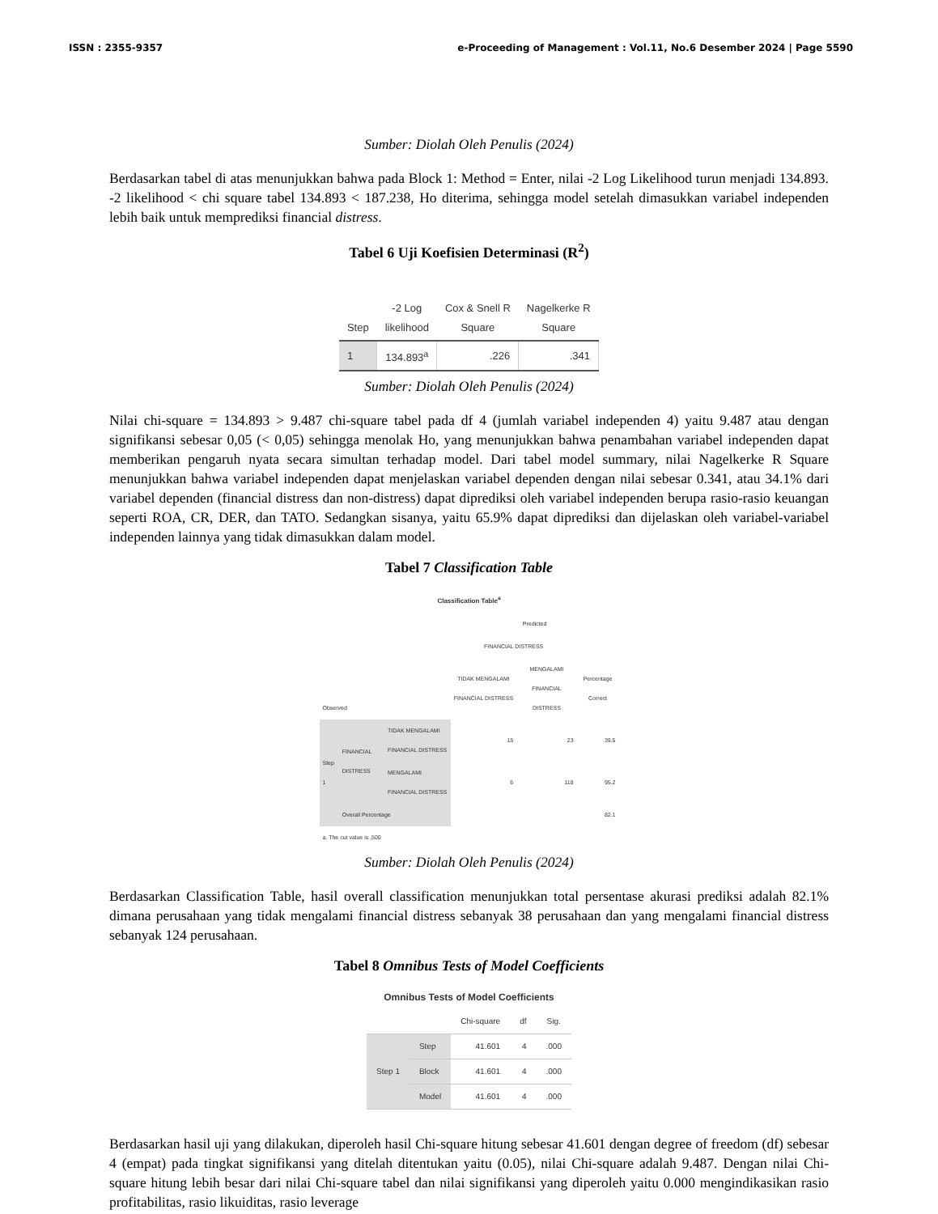ISSN : 2355-9357 e-Proceeding of Management : Vol.11, No.6 Desember 2024 | Page 5590
Sumber: Diolah Oleh Penulis (2024)
Berdasarkan tabel di atas menunjukkan bahwa pada Block 1: Method = Enter, nilai -2 Log Likelihood turun menjadi 134.893. -2 likelihood < chi square tabel 134.893 < 187.238, Ho diterima, sehingga model setelah dimasukkan variabel independen lebih baik untuk memprediksi financial distress.
Tabel 6 Uji Koefisien Determinasi (R<sup>2</sup>)
| Step | -2 Log likelihood | Cox & Snell R Square | Nagelkerke R Square |
| --- | --- | --- | --- |
| 1 | 134.893<sup>a</sup> | .226 | .341 |
Sumber: Diolah Oleh Penulis (2024)
Nilai chi-square = 134.893 > 9.487 chi-square tabel pada df 4 (jumlah variabel independen 4) yaitu 9.487 atau dengan signifikansi sebesar 0,05 (< 0,05) sehingga menolak Ho, yang menunjukkan bahwa penambahan variabel independen dapat memberikan pengaruh nyata secara simultan terhadap model. Dari tabel model summary, nilai Nagelkerke R Square menunjukkan bahwa variabel independen dapat menjelaskan variabel dependen dengan nilai sebesar 0.341, atau 34.1% dari variabel dependen (financial distress dan non-distress) dapat diprediksi oleh variabel independen berupa rasio-rasio keuangan seperti ROA, CR, DER, dan TATO. Sedangkan sisanya, yaitu 65.9% dapat diprediksi dan dijelaskan oleh variabel-variabel independen lainnya yang tidak dimasukkan dalam model.
Tabel 7 Classification Table
| Classification Table<sup>a</sup> | | | | | |
| --- | --- | --- | --- | --- | --- |
| | | | Predicted | | |
| | | | FINANCIAL DISTRESS | | |
| Observed | | | TIDAK MENGALAMI FINANCIAL DISTRESS | MENGALAMI FINANCIAL DISTRESS | Percentage Correct |
| Step 1 | FINANCIAL DISTRESS | TIDAK MENGALAMI FINANCIAL DISTRESS | 15 | 23 | 39.5 |
| | | MENGALAMI FINANCIAL DISTRESS | 6 | 118 | 95.2 |
| | Overall Percentage | | | | 82.1 |
| a. The cut value is ,500 | | | | | |
Sumber: Diolah Oleh Penulis (2024)
Berdasarkan Classification Table, hasil overall classification menunjukkan total persentase akurasi prediksi adalah 82.1% dimana perusahaan yang tidak mengalami financial distress sebanyak 38 perusahaan dan yang mengalami financial distress sebanyak 124 perusahaan.
Tabel 8 Omnibus Tests of Model Coefficients
| Omnibus Tests of Model Coefficients | | | | |
| --- | --- | --- | --- | --- |
| | | Chi-square | df | Sig. |
| Step 1 | Step | 41.601 | 4 | .000 |
| | Block | 41.601 | 4 | .000 |
| | Model | 41.601 | 4 | .000 |
Berdasarkan hasil uji yang dilakukan, diperoleh hasil Chi-square hitung sebesar 41.601 dengan degree of freedom (df) sebesar 4 (empat) pada tingkat signifikansi yang ditelah ditentukan yaitu (0.05), nilai Chi-square adalah 9.487. Dengan nilai Chi-square hitung lebih besar dari nilai Chi-square tabel dan nilai signifikansi yang diperoleh yaitu 0.000 mengindikasikan rasio profitabilitas, rasio likuiditas, rasio leverage